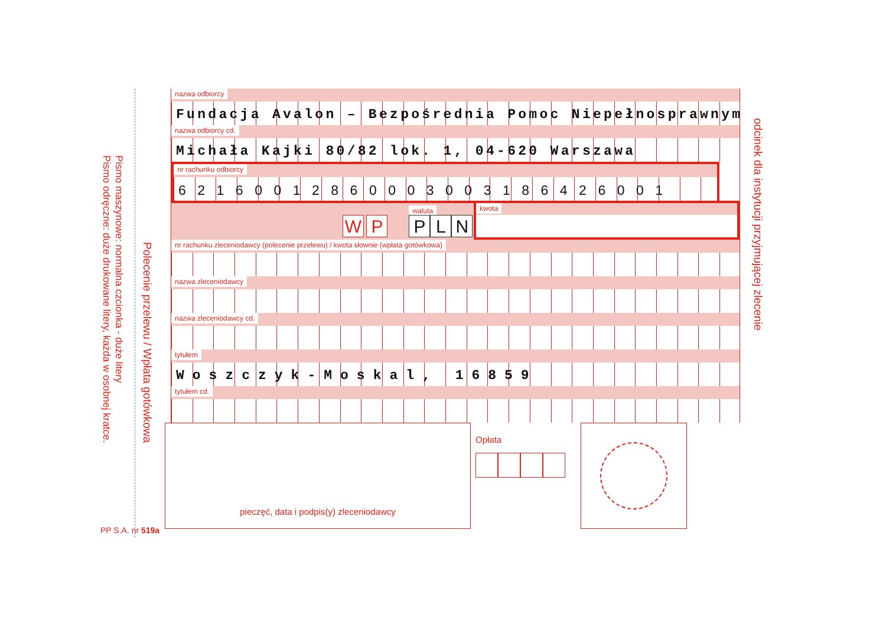Pismo maszynowe: normalna czcionka - duże litery
Pismo odręczne: duże drukowane litery, każda w osobnej kratce.
Polecenie przelewu / Wpłata gotówkowa
nazwa odbiorcy
Fundacja Avalon – Bezpośrednia Pomoc Niepełnosprawnym
nazwa odbiorcy cd.
Michała Kajki 80/82 lok. 1, 04-620 Warszawa
nr rachunku odbiorcy
62160012860003003186426001
W P
waluta
P L N
kwota
nr rachunku zleceniodawcy (polecenie przelewu) / kwota słownie (wpłata gotówkowa)
nazwa zleceniodawcy
nazwa zleceniodawcy cd.
tytułem
Woszczyk-Moskal, 16859
tytułem cd.
pieczęć, data i podpis(y) zleceniodawcy
Opłata
odcinek dla instytucji przyjmującej zlecenie
PP S.A. nr 519a